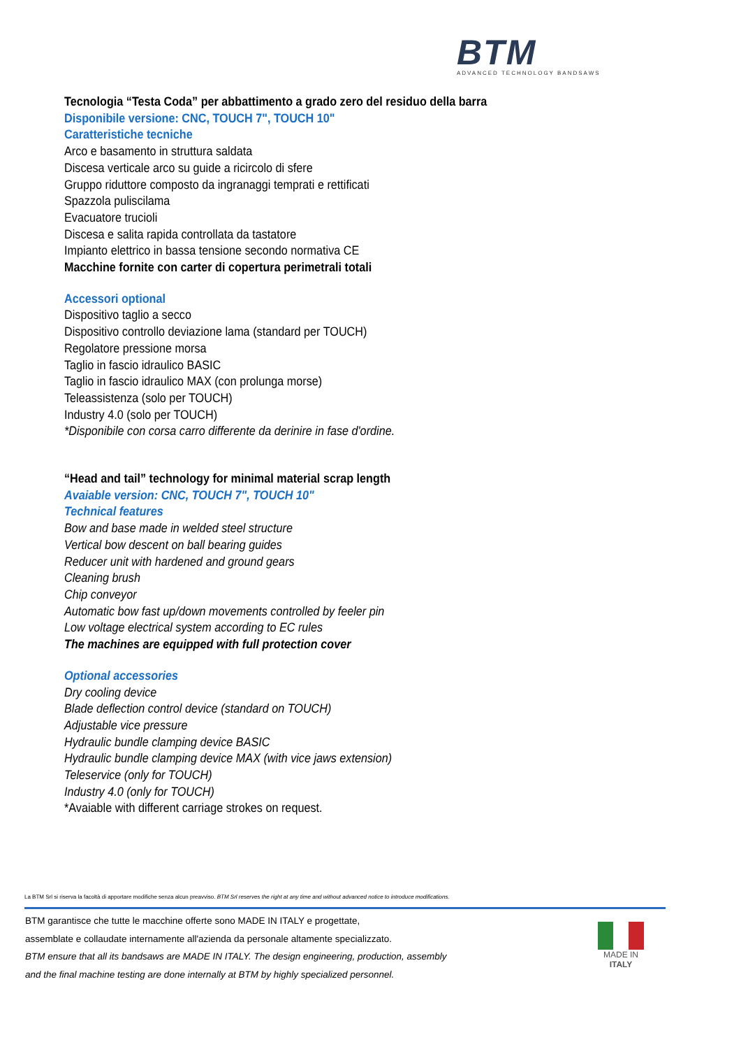BTM
ADVANCED TECHNOLOGY BANDSAWS
Tecnologia “Testa Coda” per abbattimento a grado zero del residuo della barra
Disponibile versione: CNC, TOUCH 7", TOUCH 10"
Caratteristiche tecniche
Arco e basamento in struttura saldata
Discesa verticale arco su guide a ricircolo di sfere
Gruppo riduttore composto da ingranaggi temprati e rettificati
Spazzola puliscilama
Evacuatore trucioli
Discesa e salita rapida controllata da tastatore
Impianto elettrico in bassa tensione secondo normativa CE
Macchine fornite con carter di copertura perimetrali totali
Accessori optional
Dispositivo taglio a secco
Dispositivo controllo deviazione lama (standard per TOUCH)
Regolatore pressione morsa
Taglio in fascio idraulico BASIC
Taglio in fascio idraulico MAX (con prolunga morse)
Teleassistenza (solo per TOUCH)
Industry 4.0 (solo per TOUCH)
*Disponibile con corsa carro differente da derinire in fase d'ordine.
“Head and tail” technology for minimal material scrap length
Avaiable version: CNC, TOUCH 7", TOUCH 10"
Technical features
Bow and base made in welded steel structure
Vertical bow descent on ball bearing guides
Reducer unit with hardened and ground gears
Cleaning brush
Chip conveyor
Automatic bow fast up/down movements controlled by feeler pin
Low voltage electrical system according to EC rules
The machines are equipped with full protection cover
Optional accessories
Dry cooling device
Blade deflection control device (standard on TOUCH)
Adjustable vice pressure
Hydraulic bundle clamping device BASIC
Hydraulic bundle clamping device MAX (with vice jaws extension)
Teleservice (only for TOUCH)
Industry 4.0 (only for TOUCH)
*Avaiable with different carriage strokes on request.
La BTM Srl si riserva la facoltà di apportare modifiche senza alcun preavviso. BTM Srl reserves the right at any time and without advanced notice to introduce modifications.
BTM garantisce che tutte le macchine offerte sono MADE IN ITALY e progettate,
assemblate e collaudate internamente all'azienda da personale altamente specializzato.
BTM ensure that all its bandsaws are MADE IN ITALY. The design engineering, production, assembly
and the final machine testing are done internally at BTM by highly specialized personnel.
MADE IN
ITALY